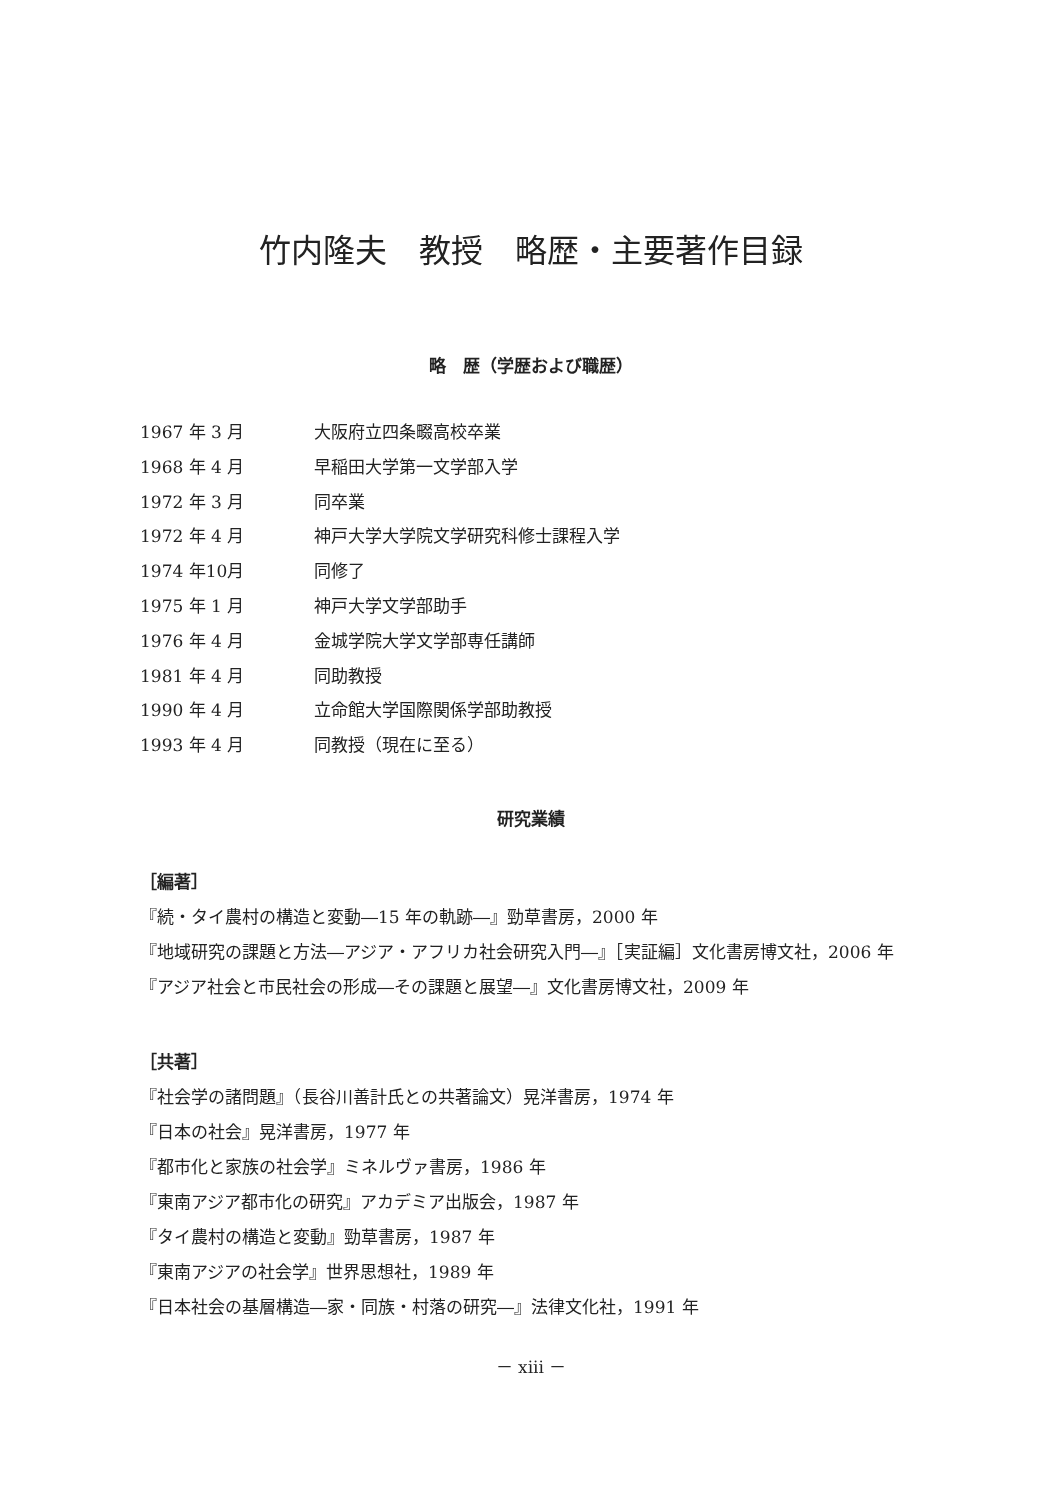竹内隆夫　教授　略歴・主要著作目録
略　歴（学歴および職歴）
1967 年 3 月 大阪府立四条畷高校卒業
1968 年 4 月 早稲田大学第一文学部入学
1972 年 3 月 同卒業
1972 年 4 月 神戸大学大学院文学研究科修士課程入学
1974 年10月 同修了
1975 年 1 月 神戸大学文学部助手
1976 年 4 月 金城学院大学文学部専任講師
1981 年 4 月 同助教授
1990 年 4 月 立命館大学国際関係学部助教授
1993 年 4 月 同教授（現在に至る）
研究業績
［編著］
『続・タイ農村の構造と変動―15 年の軌跡―』勁草書房，2000 年
『地域研究の課題と方法―アジア・アフリカ社会研究入門―』［実証編］文化書房博文社，2006 年
『アジア社会と市民社会の形成―その課題と展望―』文化書房博文社，2009 年
［共著］
『社会学の諸問題』（長谷川善計氏との共著論文）晃洋書房，1974 年
『日本の社会』晃洋書房，1977 年
『都市化と家族の社会学』ミネルヴァ書房，1986 年
『東南アジア都市化の研究』アカデミア出版会，1987 年
『タイ農村の構造と変動』勁草書房，1987 年
『東南アジアの社会学』世界思想社，1989 年
『日本社会の基層構造―家・同族・村落の研究―』法律文化社，1991 年
－ xiii －